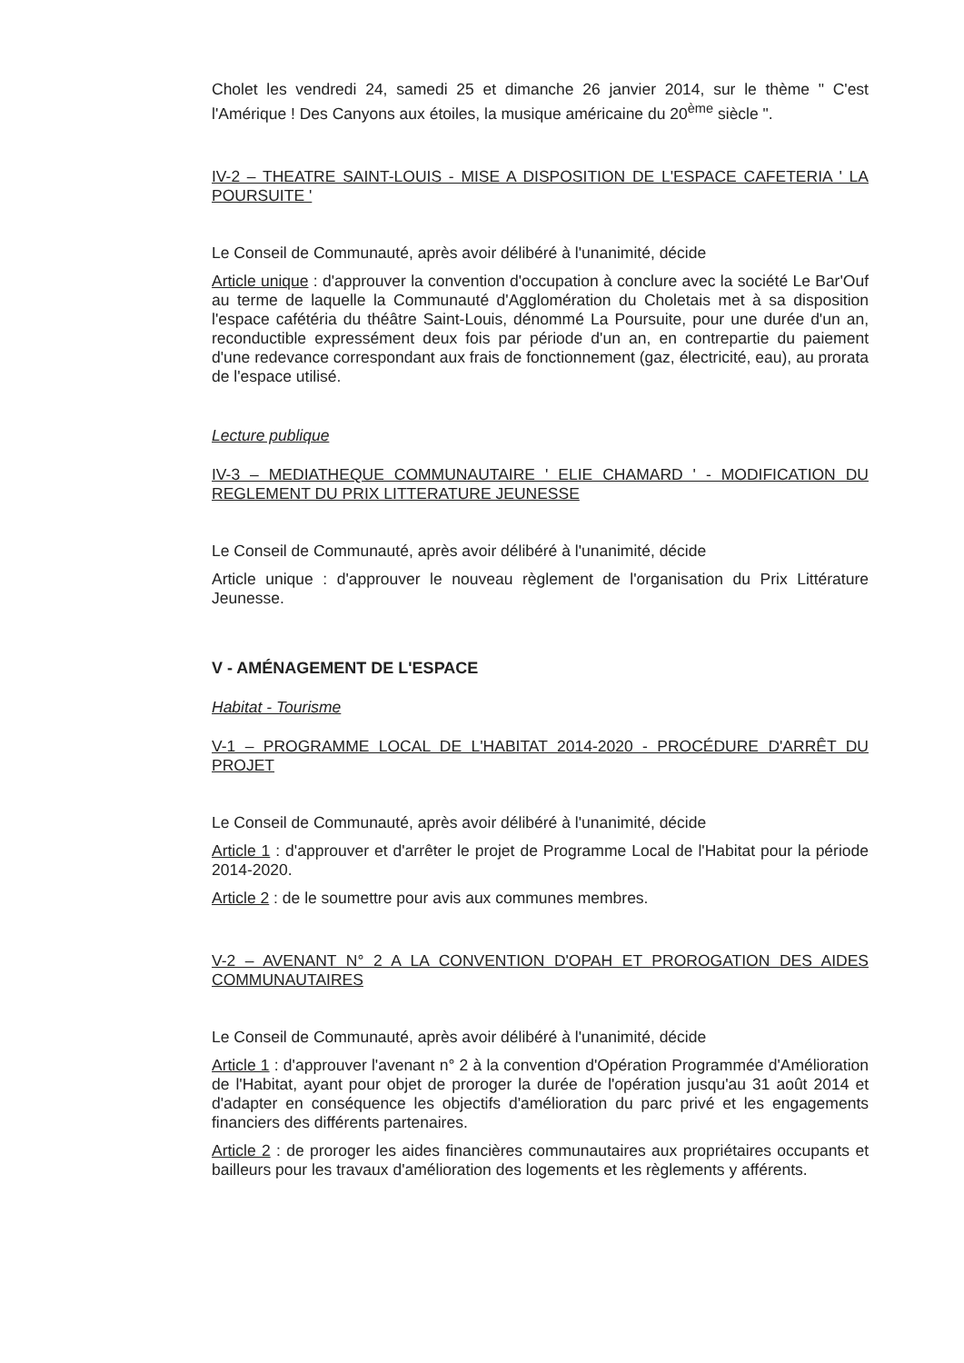Cholet les vendredi 24, samedi 25 et dimanche 26 janvier 2014, sur le thème " C'est l'Amérique ! Des Canyons aux étoiles, la musique américaine du 20<sup>ème</sup> siècle ".
IV-2 – THEATRE SAINT-LOUIS - MISE A DISPOSITION DE L'ESPACE CAFETERIA ' LA POURSUITE '
Le Conseil de Communauté, après avoir délibéré à l'unanimité, décide
Article unique : d'approuver la convention d'occupation à conclure avec la société Le Bar'Ouf au terme de laquelle la Communauté d'Agglomération du Choletais met à sa disposition l'espace cafétéria du théâtre Saint-Louis, dénommé La Poursuite, pour une durée d'un an, reconductible expressément deux fois par période d'un an, en contrepartie du paiement d'une redevance correspondant aux frais de fonctionnement (gaz, électricité, eau), au prorata de l'espace utilisé.
Lecture publique
IV-3 – MEDIATHEQUE COMMUNAUTAIRE ' ELIE CHAMARD ' - MODIFICATION DU REGLEMENT DU PRIX LITTERATURE JEUNESSE
Le Conseil de Communauté, après avoir délibéré à l'unanimité, décide
Article unique : d'approuver le nouveau règlement de l'organisation du Prix Littérature Jeunesse.
V - AMÉNAGEMENT DE L'ESPACE
Habitat - Tourisme
V-1 – PROGRAMME LOCAL DE L'HABITAT 2014-2020 - PROCÉDURE D'ARRÊT DU PROJET
Le Conseil de Communauté, après avoir délibéré à l'unanimité, décide
Article 1 : d'approuver et d'arrêter le projet de Programme Local de l'Habitat pour la période 2014-2020.
Article 2 : de le soumettre pour avis aux communes membres.
V-2 – AVENANT N° 2 A LA CONVENTION D'OPAH ET PROROGATION DES AIDES COMMUNAUTAIRES
Le Conseil de Communauté, après avoir délibéré à l'unanimité, décide
Article 1 : d'approuver l'avenant n° 2 à la convention d'Opération Programmée d'Amélioration de l'Habitat, ayant pour objet de proroger la durée de l'opération jusqu'au 31 août 2014 et d'adapter en conséquence les objectifs d'amélioration du parc privé et les engagements financiers des différents partenaires.
Article 2 : de proroger les aides financières communautaires aux propriétaires occupants et bailleurs pour les travaux d'amélioration des logements et les règlements y afférents.